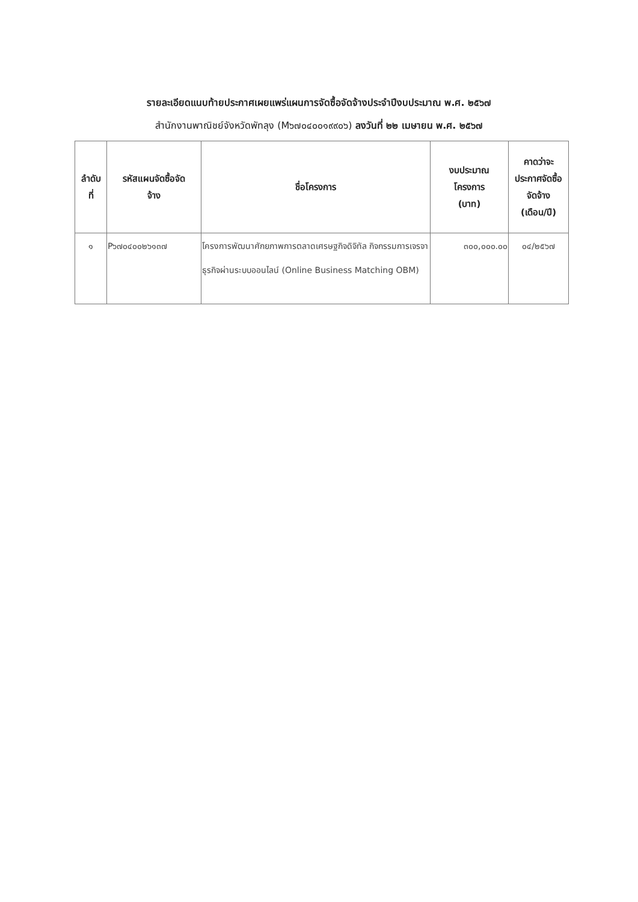รายละเอียดแนบท้ายประกาศเผยแพร่แผนการจัดซื้อจัดจ้างประจำปีงบประมาณ พ.ศ. ๒๕๖๗
สำนักงานพาณิชย์จังหวัดพัทลุง (M๖๗๐๔๐๐๑๙๙๐๖) ลงวันที่ ๒๒ เมษายน พ.ศ. ๒๕๖๗
| ลำดับ ที่ | รหัสแผนจัดซื้อจัด จ้าง | ชื่อโครงการ | งบประมาณ โครงการ (บาท) | คาดว่าจะ ประกาศจัดซื้อ จัดจ้าง (เดือน/ปี) |
| --- | --- | --- | --- | --- |
| ๑ | P๖๗๐๔๐๐๒๖๑๓๗ | โครงการพัฒนาศักยภาพการตลาดเศรษฐกิจดิจิทัล กิจกรรมการเจรจาธุรกิจผ่านระบบออนไลน์ (Online Business Matching OBM) | ๓๐๐,๐๐๐.๐๐ | ๐๔/๒๕๖๗ |